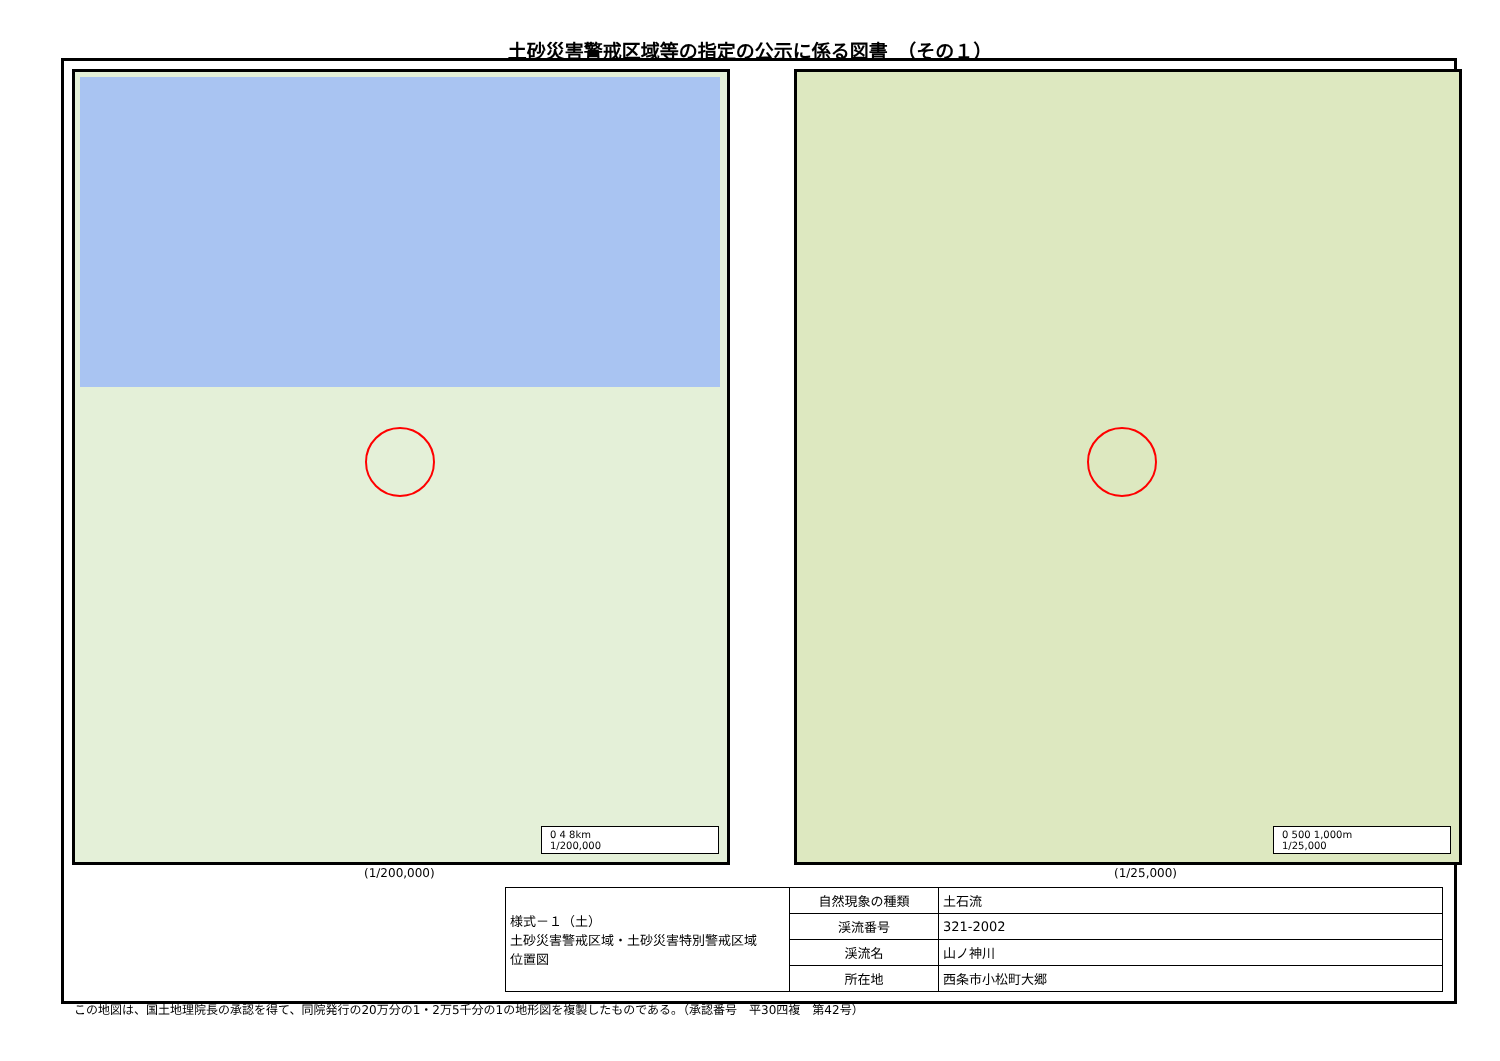土砂災害警戒区域等の指定の公示に係る図書　（その１）
0 4 8km
1/200,000
0 500 1,000m
1/25,000
(1/200,000) (1/25,000)
| 様式－１（土） 土砂災害警戒区域・土砂災害特別警戒区域 位置図 | 自然現象の種類 | 土石流 |
| | 渓流番号 | 321-2002 |
| | 渓流名 | 山ノ神川 |
| | 所在地 | 西条市小松町大郷 |
この地図は、国土地理院長の承認を得て、同院発行の20万分の1・2万5千分の1の地形図を複製したものである。（承認番号　平30四複　第42号）